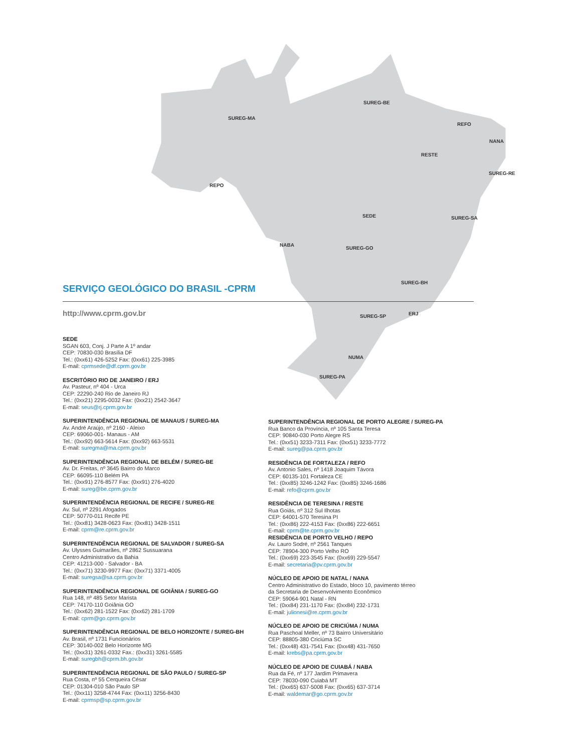SUREG-MA
SUREG-BE
REFO
NANA
RESTE
SUREG-RE
REPO
SUREG-SA SEDE
NABA
SUREG-GO
SUREG-BH
SUREG-SP ERJ
NUMA
SUREG-PA
SERVIÇO GEOLÓGICO DO BRASIL -CPRM
http://www.cprm.gov.br
SEDE
SGAN 603, Conj. J Parte A 1º andar
CEP: 70830-030 Brasília DF
Tel.: (0xx61) 426-5252 Fax: (0xx61) 225-3985
E-mail: cprmsede@df.cprm.gov.br
ESCRITÓRIO RIO DE JANEIRO / ERJ
Av. Pasteur, nº 404 - Urca
CEP: 22290-240 Rio de Janeiro RJ
Tel.: (0xx21) 2295-0032 Fax: (0xx21) 2542-3647
E-mail: seus@rj.cprm.gov.br
SUPERINTENDÊNCIA REGIONAL DE MANAUS / SUREG-MA
Av. André Araújo, nº 2160 - Aleixo
CEP: 69060-001- Manaus - AM
Tel.: (0xx92) 663-5614 Fax: (0xx92) 663-5531
E-mail: suregma@ma.cprm.gov.br
SUPERINTENDÊNCIA REGIONAL DE BELÉM / SUREG-BE
Av. Dr. Freitas, nº 3645 Bairro do Marco
CEP: 66095-110 Belém PA
Tel.: (0xx91) 276-8577 Fax: (0xx91) 276-4020
E-mail: sureg@be.cprm.gov.br
SUPERINTENDÊNCIA REGIONAL DE RECIFE / SUREG-RE
Av. Sul, nº 2291 Afogados
CEP: 50770-011 Recife PE
Tel.: (0xx81) 3428-0623 Fax: (0xx81) 3428-1511
E-mail: cprm@re.cprm.gov.br
SUPERINTENDÊNCIA REGIONAL DE SALVADOR / SUREG-SA
Av. Ulysses Guimarães, nº 2862 Sussuarana
Centro Administrativo da Bahia
CEP: 41213-000 - Salvador - BA
Tel.: (0xx71) 3230-9977 Fax: (0xx71) 3371-4005
E-mail: suregsa@sa.cprm.gov.br
SUPERINTENDÊNCIA REGIONAL DE GOIÂNIA / SUREG-GO
Rua 148, nº 485 Setor Marista
CEP: 74170-110 Goiânia GO
Tel.: (0xx62) 281-1522 Fax: (0xx62) 281-1709
E-mail: cprm@go.cprm.gov.br
SUPERINTENDÊNCIA REGIONAL DE BELO HORIZONTE / SUREG-BH
Av. Brasil, nº 1731 Funcionários
CEP: 30140-002 Belo Horizonte MG
Tel.: (0xx31) 3261-0332 Fax.: (0xx31) 3261-5585
E-mail: suregbh@cprm.bh.gov.br
SUPERINTENDÊNCIA REGIONAL DE SÃO PAULO / SUREG-SP
Rua Costa, nº 55 Cerqueira César
CEP: 01304-010 São Paulo SP
Tel.: (0xx11) 3258-4744 Fax: (0xx11) 3256-8430
E-mail: cprmsp@sp.cprm.gov.br
SUPERINTENDÊNCIA REGIONAL DE PORTO ALEGRE / SUREG-PA
Rua Banco da Província, nº 105 Santa Teresa
CEP: 90840-030 Porto Alegre RS
Tel.: (0xx51) 3233-7311 Fax: (0xx51) 3233-7772
E-mail: sureg@pa.cprm.gov.br
RESIDÊNCIA DE FORTALEZA / REFO
Av. Antonio Sales, nº 1418 Joaquim Távora
CEP: 60135-101 Fortaleza CE
Tel.: (0xx85) 3246-1242 Fax: (0xx85) 3246-1686
E-mail: refo@cprm.gov.br
RESIDÊNCIA DE TERESINA / RESTE
Rua Goiás, nº 312 Sul Ilhotas
CEP: 64001-570 Teresina PI
Tel.: (0xx86) 222-4153 Fax: (0xx86) 222-6651
E-mail: cprm@te.cprm.gov.br
RESIDÊNCIA DE PORTO VELHO / REPO
Av. Lauro Sodré, nº 2561 Tanques
CEP: 78904-300 Porto Velho RO
Tel.: (0xx69) 223-3545 Fax: (0xx69) 229-5547
E-mail: secretaria@pv.cprm.gov.br
NÚCLEO DE APOIO DE NATAL / NANA
Centro Administrativo do Estado, bloco 10, pavimento térreo
da Secretaria de Desenvolvimento Econômico
CEP: 59064-901 Natal - RN
Tel.: (0xx84) 231-1170 Fax: (0xx84) 232-1731
E-mail: julionesi@re.cprm.gov.br
NÚCLEO DE APOIO DE CRICIÚMA / NUMA
Rua Paschoal Meller, nº 73 Bairro Universitário
CEP: 88805-380 Criciúma SC
Tel.: (0xx48) 431-7541 Fax: (0xx48) 431-7650
E-mail: krebs@pa.cprm.gov.br
NÚCLEO DE APOIO DE CUIABÁ / NABA
Rua da Fé, nº 177 Jardim Primavera
CEP: 78030-090 Cuiabá MT
Tel.: (0xx65) 637-5008 Fax: (0xx65) 637-3714
E-mail: waldemar@go.cprm.gov.br